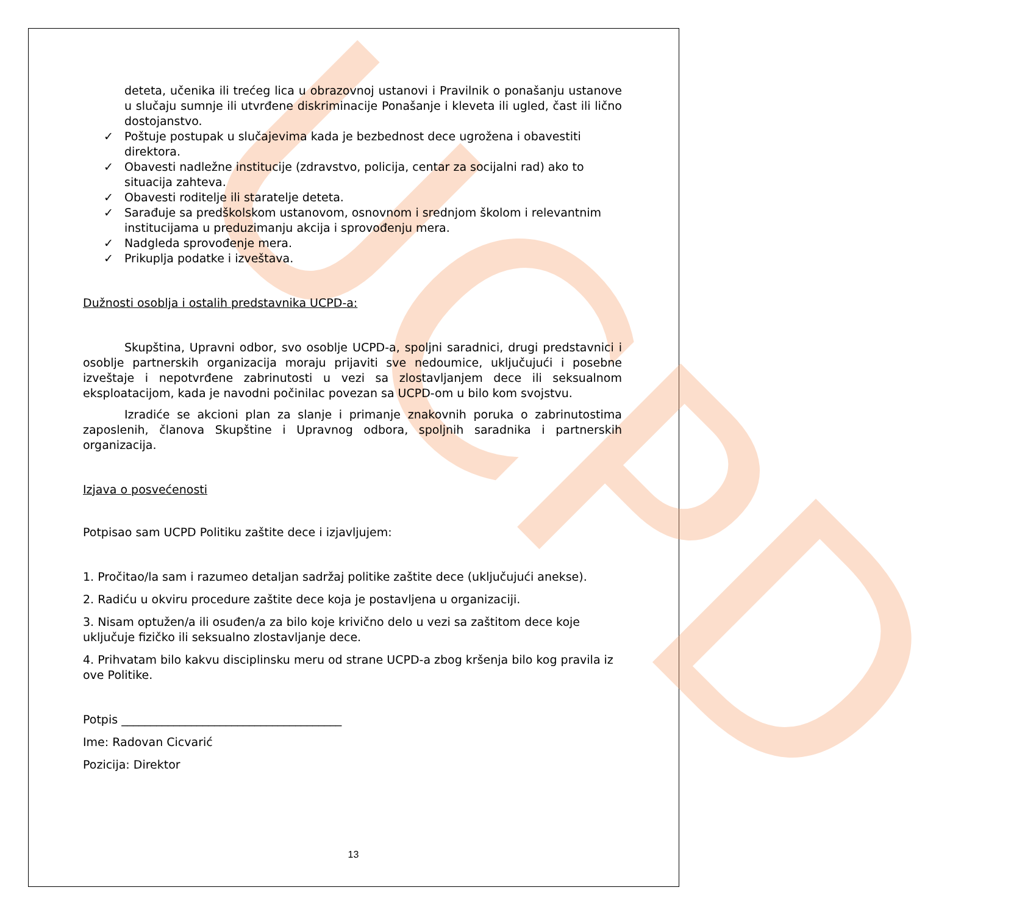UCPD
deteta, učenika ili trećeg lica u obrazovnoj ustanovi i Pravilnik o ponašanju ustanove u slučaju sumnje ili utvrđene diskriminacije Ponašanje i kleveta ili ugled, čast ili lično dostojanstvo.
✓ Poštuje postupak u slučajevima kada je bezbednost dece ugrožena i obavestiti direktora.
✓ Obavesti nadležne institucije (zdravstvo, policija, centar za socijalni rad) ako to situacija zahteva.
✓ Obavesti roditelje ili staratelje deteta.
✓ Sarađuje sa predškolskom ustanovom, osnovnom i srednjom školom i relevantnim institucijama u preduzimanju akcija i sprovođenju mera.
✓ Nadgleda sprovođenje mera.
✓ Prikuplja podatke i izveštava.
Dužnosti osoblja i ostalih predstavnika UCPD-a:
Skupština, Upravni odbor, svo osoblje UCPD-a, spoljni saradnici, drugi predstavnici i osoblje partnerskih organizacija moraju prijaviti sve nedoumice, uključujući i posebne izveštaje i nepotvrđene zabrinutosti u vezi sa zlostavljanjem dece ili seksualnom eksploatacijom, kada je navodni počinilac povezan sa UCPD-om u bilo kom svojstvu.
Izradiće se akcioni plan za slanje i primanje znakovnih poruka o zabrinutostima zaposlenih, članova Skupštine i Upravnog odbora, spoljnih saradnika i partnerskih organizacija.
Izjava o posvećenosti
Potpisao sam UCPD Politiku zaštite dece i izjavljujem:
1. Pročitao/la sam i razumeo detaljan sadržaj politike zaštite dece (uključujući anekse).
2. Radiću u okviru procedure zaštite dece koja je postavljena u organizaciji.
3. Nisam optužen/a ili osuđen/a za bilo koje krivično delo u vezi sa zaštitom dece koje uključuje fizičko ili seksualno zlostavljanje dece.
4. Prihvatam bilo kakvu disciplinsku meru od strane UCPD-a zbog kršenja bilo kog pravila iz ove Politike.
Potpis ______________________________________
Ime: Radovan Cicvarić
Pozicija: Direktor
13